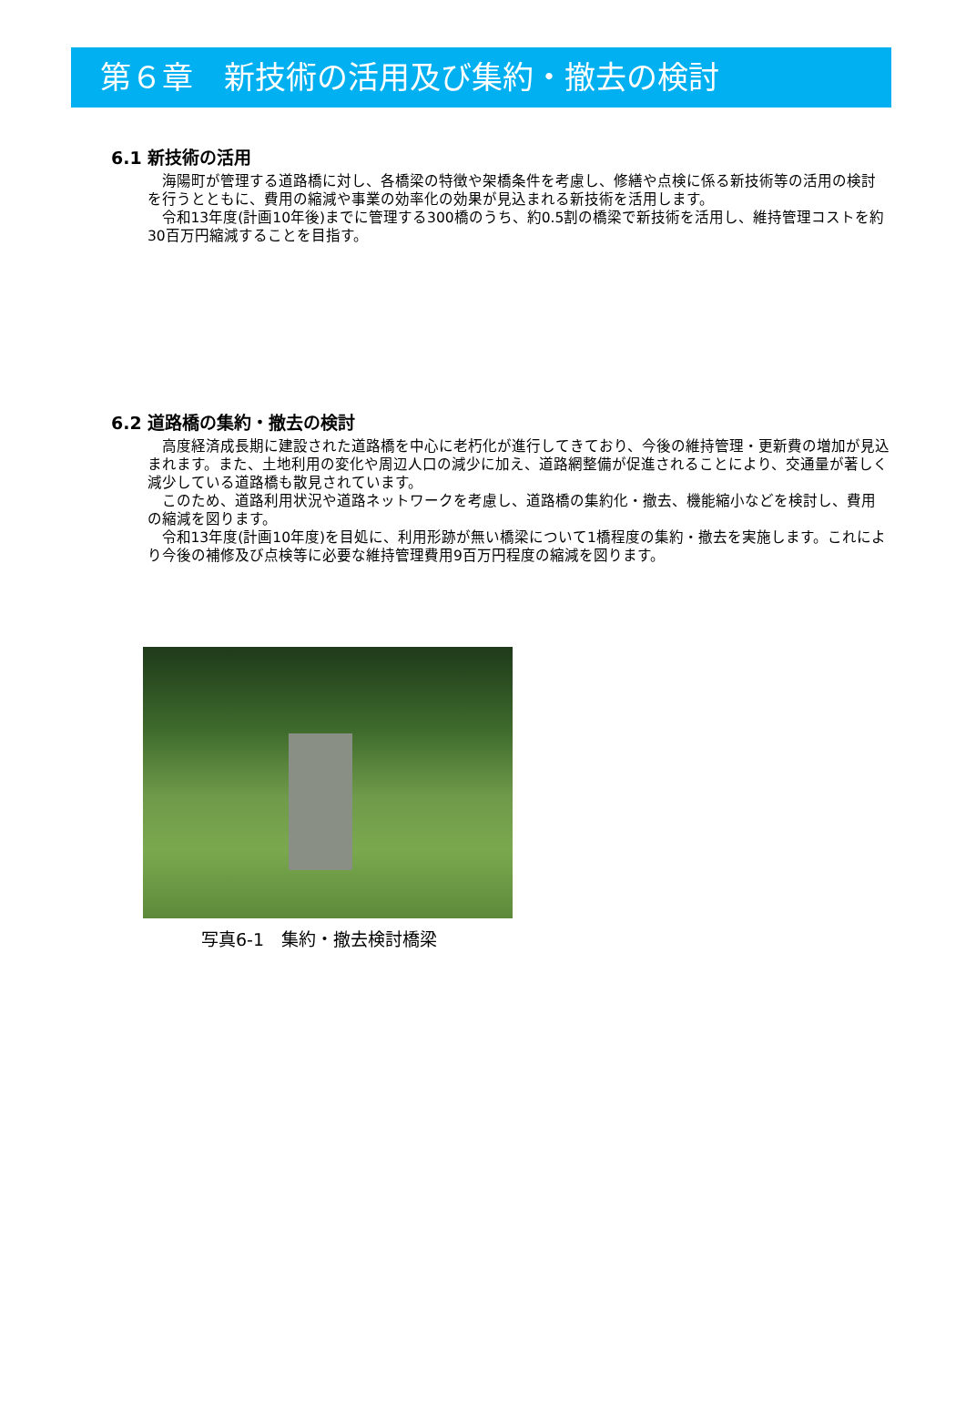第６章　新技術の活用及び集約・撤去の検討
6.1 新技術の活用
海陽町が管理する道路橋に対し、各橋梁の特徴や架橋条件を考慮し、修繕や点検に係る新技術等の活用の検討を行うとともに、費用の縮減や事業の効率化の効果が見込まれる新技術を活用します。
令和13年度(計画10年後)までに管理する300橋のうち、約0.5割の橋梁で新技術を活用し、維持管理コストを約30百万円縮減することを目指す。
6.2 道路橋の集約・撤去の検討
高度経済成長期に建設された道路橋を中心に老朽化が進行してきており、今後の維持管理・更新費の増加が見込まれます。また、土地利用の変化や周辺人口の減少に加え、道路網整備が促進されることにより、交通量が著しく減少している道路橋も散見されています。
このため、道路利用状況や道路ネットワークを考慮し、道路橋の集約化・撤去、機能縮小などを検討し、費用の縮減を図ります。
令和13年度(計画10年度)を目処に、利用形跡が無い橋梁について1橋程度の集約・撤去を実施します。これにより今後の補修及び点検等に必要な維持管理費用9百万円程度の縮減を図ります。
写真6-1　集約・撤去検討橋梁